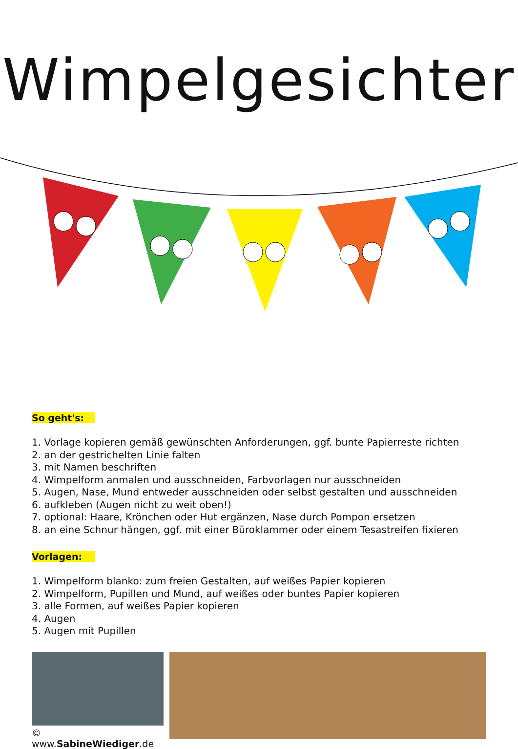Wimpelgesichter
So geht's:
1. Vorlage kopieren gemäß gewünschten Anforderungen, ggf. bunte Papierreste richten
2. an der gestrichelten Linie falten
3. mit Namen beschriften
4. Wimpelform anmalen und ausschneiden, Farbvorlagen nur ausschneiden
5. Augen, Nase, Mund entweder ausschneiden oder selbst gestalten und ausschneiden
6. aufkleben (Augen nicht zu weit oben!)
7. optional: Haare, Krönchen oder Hut ergänzen, Nase durch Pompon ersetzen
8. an eine Schnur hängen, ggf. mit einer Büroklammer oder einem Tesastreifen fixieren
Vorlagen:
1. Wimpelform blanko: zum freien Gestalten, auf weißes Papier kopieren
2. Wimpelform, Pupillen und Mund, auf weißes oder buntes Papier kopieren
3. alle Formen, auf weißes Papier kopieren
4. Augen
5. Augen mit Pupillen
© www.SabineWiediger.de